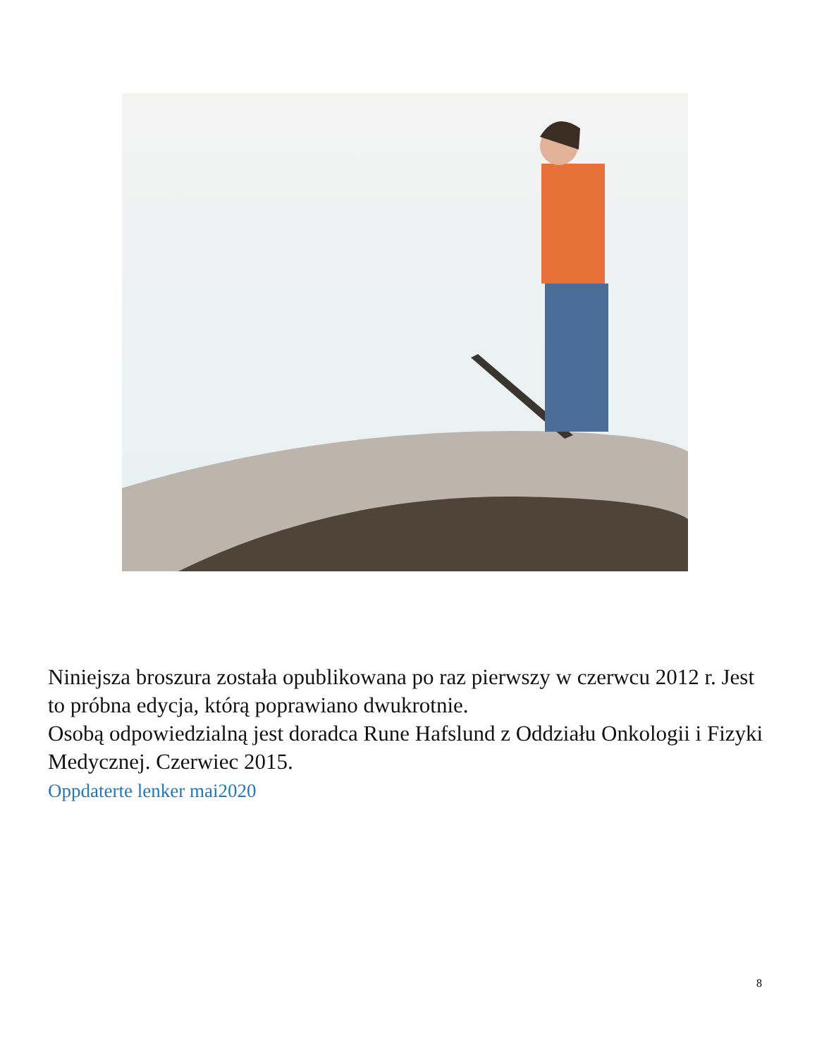Niniejsza broszura została opublikowana po raz pierwszy w czerwcu 2012 r. Jest to próbna edycja, którą poprawiano dwukrotnie.
Osobą odpowiedzialną jest doradca Rune Hafslund z Oddziału Onkologii i Fizyki Medycznej. Czerwiec 2015.
Oppdaterte lenker mai2020
8